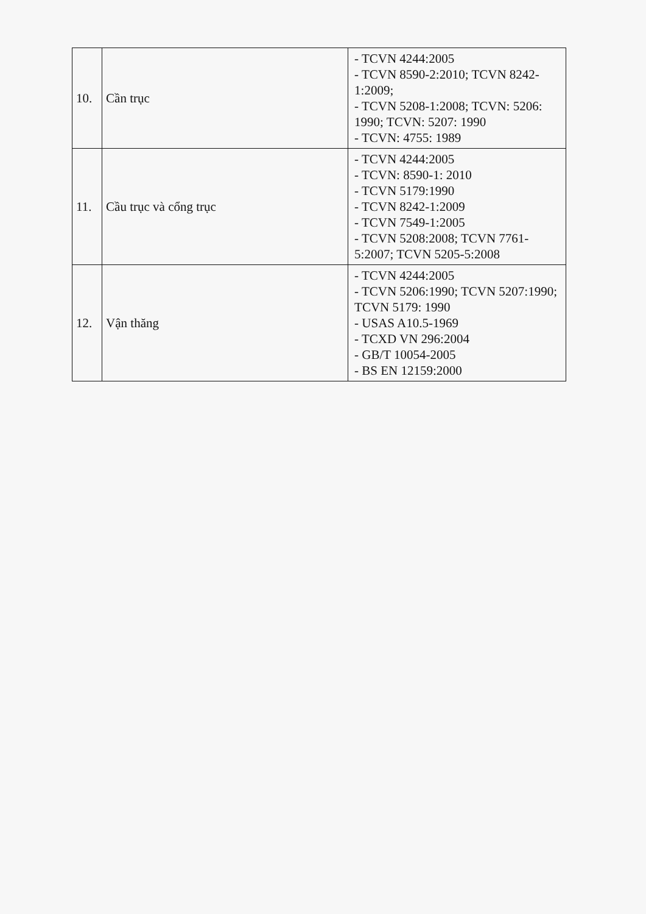| 10. | Cần trục | - TCVN 4244:2005 - TCVN 8590-2:2010; TCVN 8242-1:2009; - TCVN 5208-1:2008; TCVN: 5206: 1990; TCVN: 5207: 1990 - TCVN: 4755: 1989 |
| 11. | Cầu trục và cổng trục | - TCVN 4244:2005 - TCVN: 8590-1: 2010 - TCVN 5179:1990 - TCVN 8242-1:2009 - TCVN 7549-1:2005 - TCVN 5208:2008; TCVN 7761-5:2007; TCVN 5205-5:2008 |
| 12. | Vận thăng | - TCVN 4244:2005 - TCVN 5206:1990; TCVN 5207:1990; TCVN 5179: 1990 - USAS A10.5-1969 - TCXD VN 296:2004 - GB/T 10054-2005 - BS EN 12159:2000 |